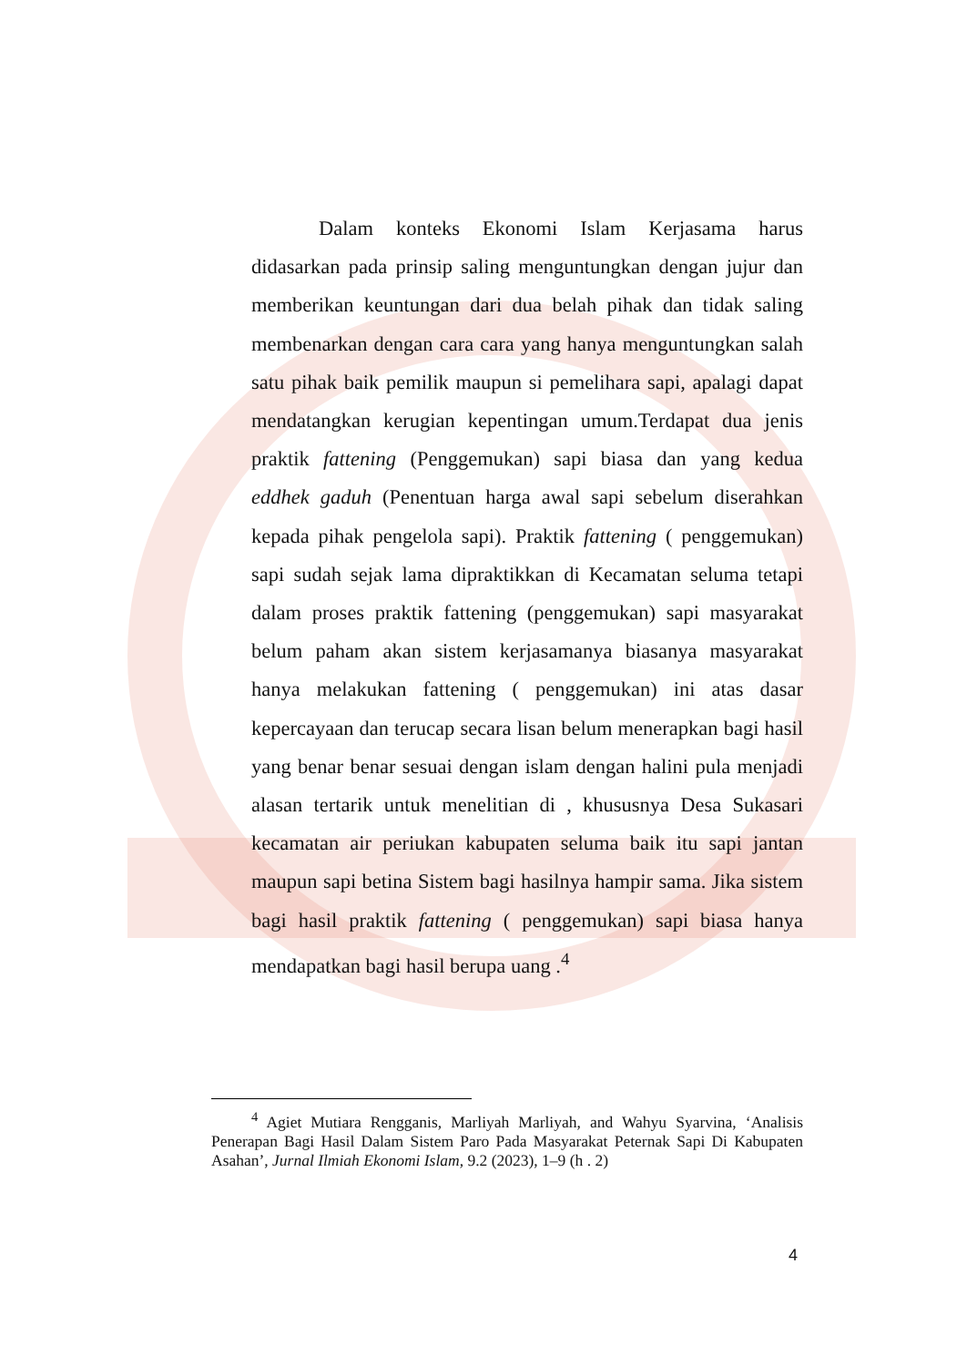Dalam konteks Ekonomi Islam Kerjasama harus didasarkan pada prinsip saling menguntungkan dengan jujur dan memberikan keuntungan dari dua belah pihak dan tidak saling membenarkan dengan cara cara yang hanya menguntungkan salah satu pihak baik pemilik maupun si pemelihara sapi, apalagi dapat mendatangkan kerugian kepentingan umum.Terdapat dua jenis praktik fattening (Penggemukan) sapi biasa dan yang kedua eddhek gaduh (Penentuan harga awal sapi sebelum diserahkan kepada pihak pengelola sapi). Praktik fattening ( penggemukan) sapi sudah sejak lama dipraktikkan di Kecamatan seluma tetapi dalam proses praktik fattening (penggemukan) sapi masyarakat belum paham akan sistem kerjasamanya biasanya masyarakat hanya melakukan fattening ( penggemukan) ini atas dasar kepercayaan dan terucap secara lisan belum menerapkan bagi hasil yang benar benar sesuai dengan islam dengan halini pula menjadi alasan tertarik untuk menelitian di , khususnya Desa Sukasari kecamatan air periukan kabupaten seluma baik itu sapi jantan maupun sapi betina Sistem bagi hasilnya hampir sama. Jika sistem bagi hasil praktik fattening ( penggemukan) sapi biasa hanya mendapatkan bagi hasil berupa uang .<sup>4</sup>
<sup>4</sup> Agiet Mutiara Rengganis, Marliyah Marliyah, and Wahyu Syarvina, ‘Analisis Penerapan Bagi Hasil Dalam Sistem Paro Pada Masyarakat Peternak Sapi Di Kabupaten Asahan’, Jurnal Ilmiah Ekonomi Islam, 9.2 (2023), 1–9 (h . 2)
4